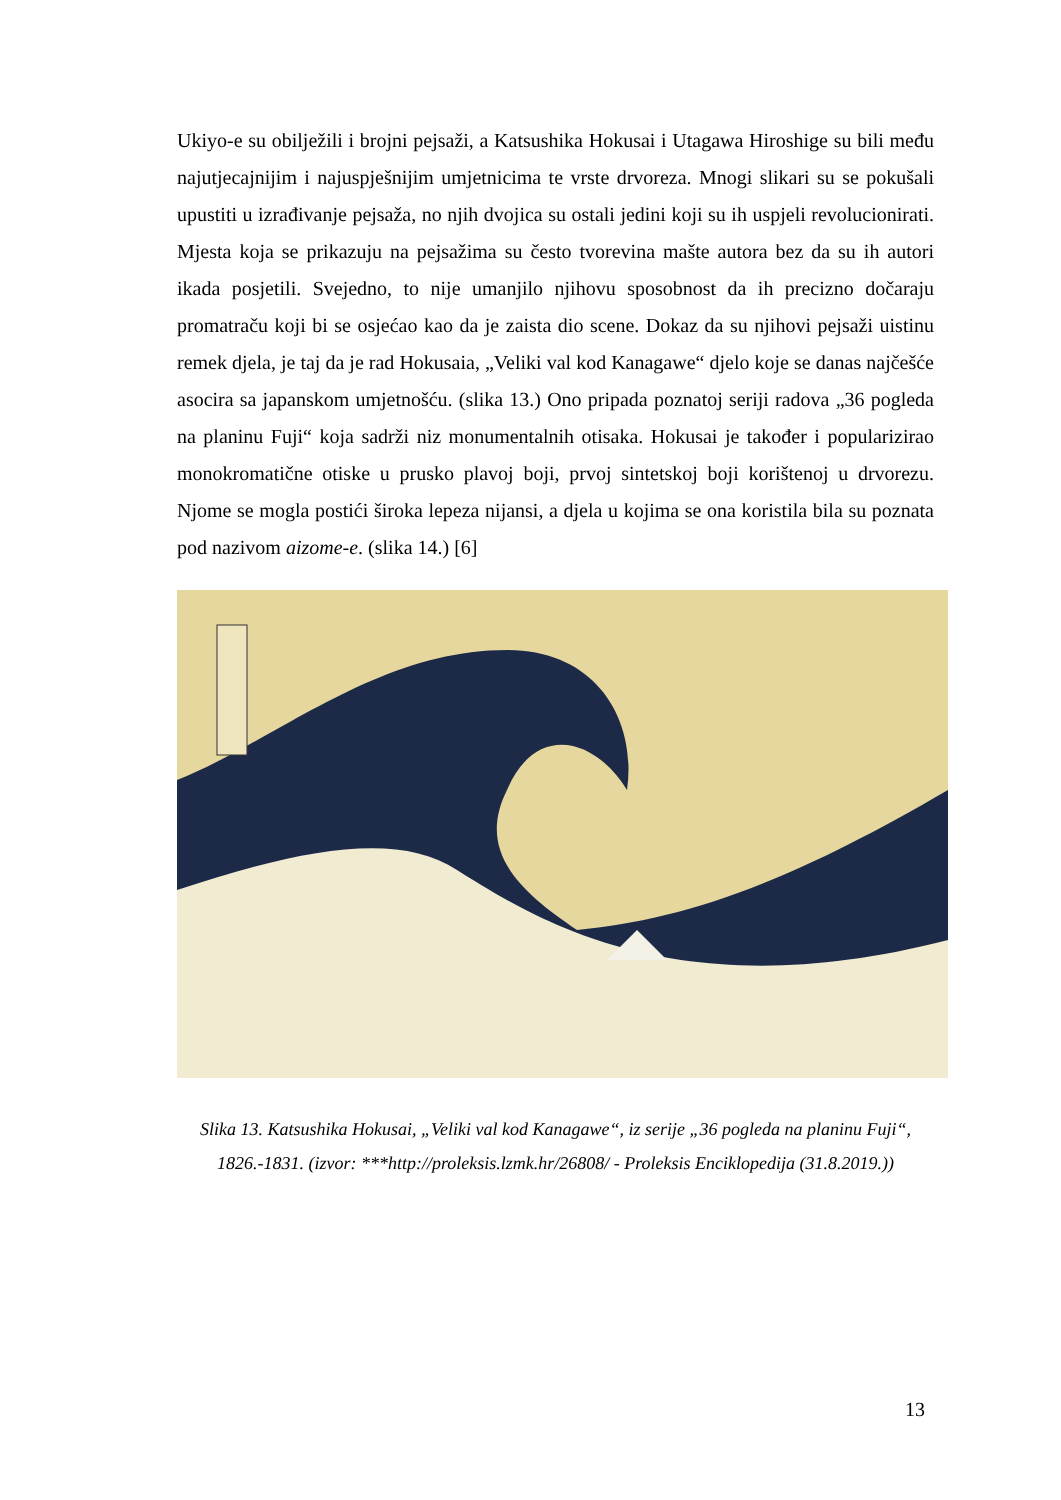Ukiyo-e su obilježili i brojni pejsaži, a Katsushika Hokusai i Utagawa Hiroshige su bili među najutjecajnijim i najuspješnijim umjetnicima te vrste drvoreza. Mnogi slikari su se pokušali upustiti u izrađivanje pejsaža, no njih dvojica su ostali jedini koji su ih uspjeli revolucionirati. Mjesta koja se prikazuju na pejsažima su često tvorevina mašte autora bez da su ih autori ikada posjetili. Svejedno, to nije umanjilo njihovu sposobnost da ih precizno dočaraju promatraču koji bi se osjećao kao da je zaista dio scene. Dokaz da su njihovi pejsaži uistinu remek djela, je taj da je rad Hokusaia, „Veliki val kod Kanagawe“ djelo koje se danas najčešće asocira sa japanskom umjetnošću. (slika 13.) Ono pripada poznatoj seriji radova „36 pogleda na planinu Fuji“ koja sadrži niz monumentalnih otisaka. Hokusai je također i popularizirao monokromatične otiske u prusko plavoj boji, prvoj sintetskoj boji korištenoj u drvorezu. Njome se mogla postići široka lepeza nijansi, a djela u kojima se ona koristila bila su poznata pod nazivom aizome-e. (slika 14.) [6]
Slika 13. Katsushika Hokusai, „Veliki val kod Kanagawe“, iz serije „36 pogleda na planinu Fuji“, 1826.-1831. (izvor: ***http://proleksis.lzmk.hr/26808/ - Proleksis Enciklopedija (31.8.2019.))
13